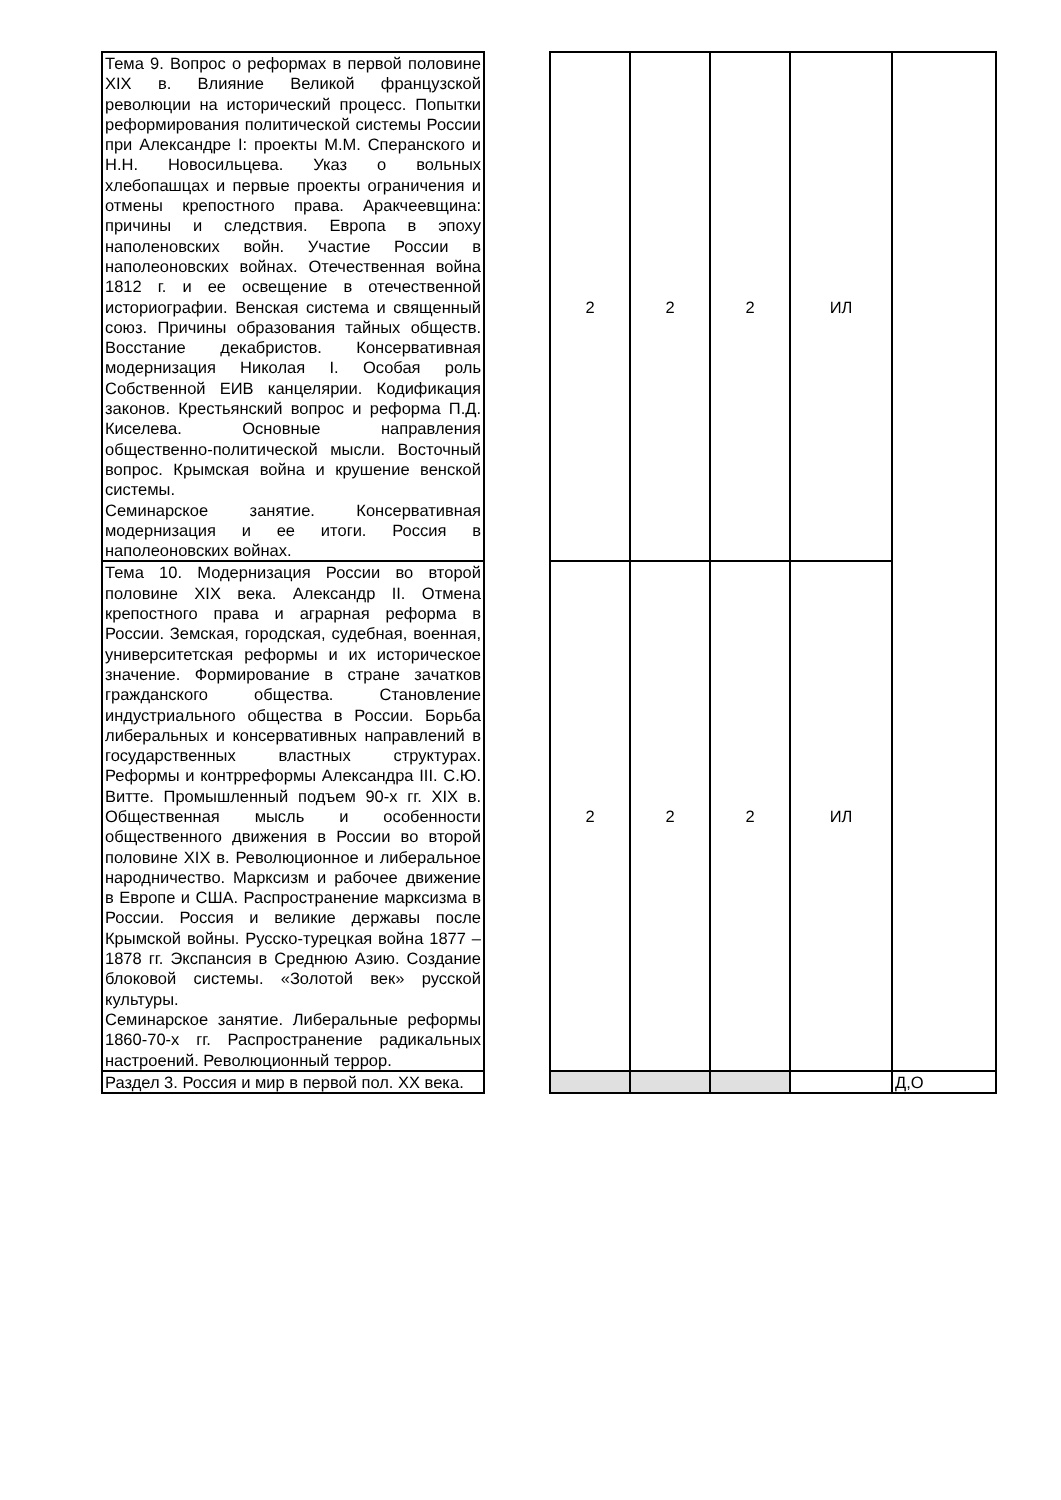| Тема 9. Вопрос о реформах в первой половине XIX в. Влияние Великой французской революции на исторический процесс. Попытки реформирования политической системы России при Александре I: проекты М.М. Сперанского и Н.Н. Новосильцева. Указ о вольных хлебопашцах и первые проекты ограничения и отмены крепостного права. Аракчеевщина: причины и следствия. Европа в эпоху наполеновских войн. Участие России в наполеоновских войнах. Отечественная война 1812 г. и ее освещение в отечественной историографии. Венская система и священный союз. Причины образования тайных обществ. Восстание декабристов. Консервативная модернизация Николая I. Особая роль Собственной ЕИВ канцелярии. Кодификация законов. Крестьянский вопрос и реформа П.Д. Киселева. Основные направления общественно-политической мысли. Восточный вопрос. Крымская война и крушение венской системы. Семинарское занятие. Консервативная модернизация и ее итоги. Россия в наполеоновских войнах. | | 2 | 2 | 2 | ИЛ | |
| Тема 10. Модернизация России во второй половине XIX века. Александр II. Отмена крепостного права и аграрная реформа в России. Земская, городская, судебная, военная, университетская реформы и их историческое значение. Формирование в стране зачатков гражданского общества. Становление индустриального общества в России. Борьба либеральных и консервативных направлений в государственных властных структурах. Реформы и контрреформы Александра III. С.Ю. Витте. Промышленный подъем 90-х гг. XIX в. Общественная мысль и особенности общественного движения в России во второй половине XIX в. Революционное и либеральное народничество. Марксизм и рабочее движение в Европе и США. Распространение марксизма в России. Россия и великие державы после Крымской войны. Русско-турецкая война 1877 – 1878 гг. Экспансия в Среднюю Азию. Создание блоковой системы. «Золотой век» русской культуры. Семинарское занятие. Либеральные реформы 1860-70-х гг. Распространение радикальных настроений. Революционный террор. | | 2 | 2 | 2 | ИЛ | |
| Раздел 3. Россия и мир в первой пол. XX века. | | | | | | Д,О |